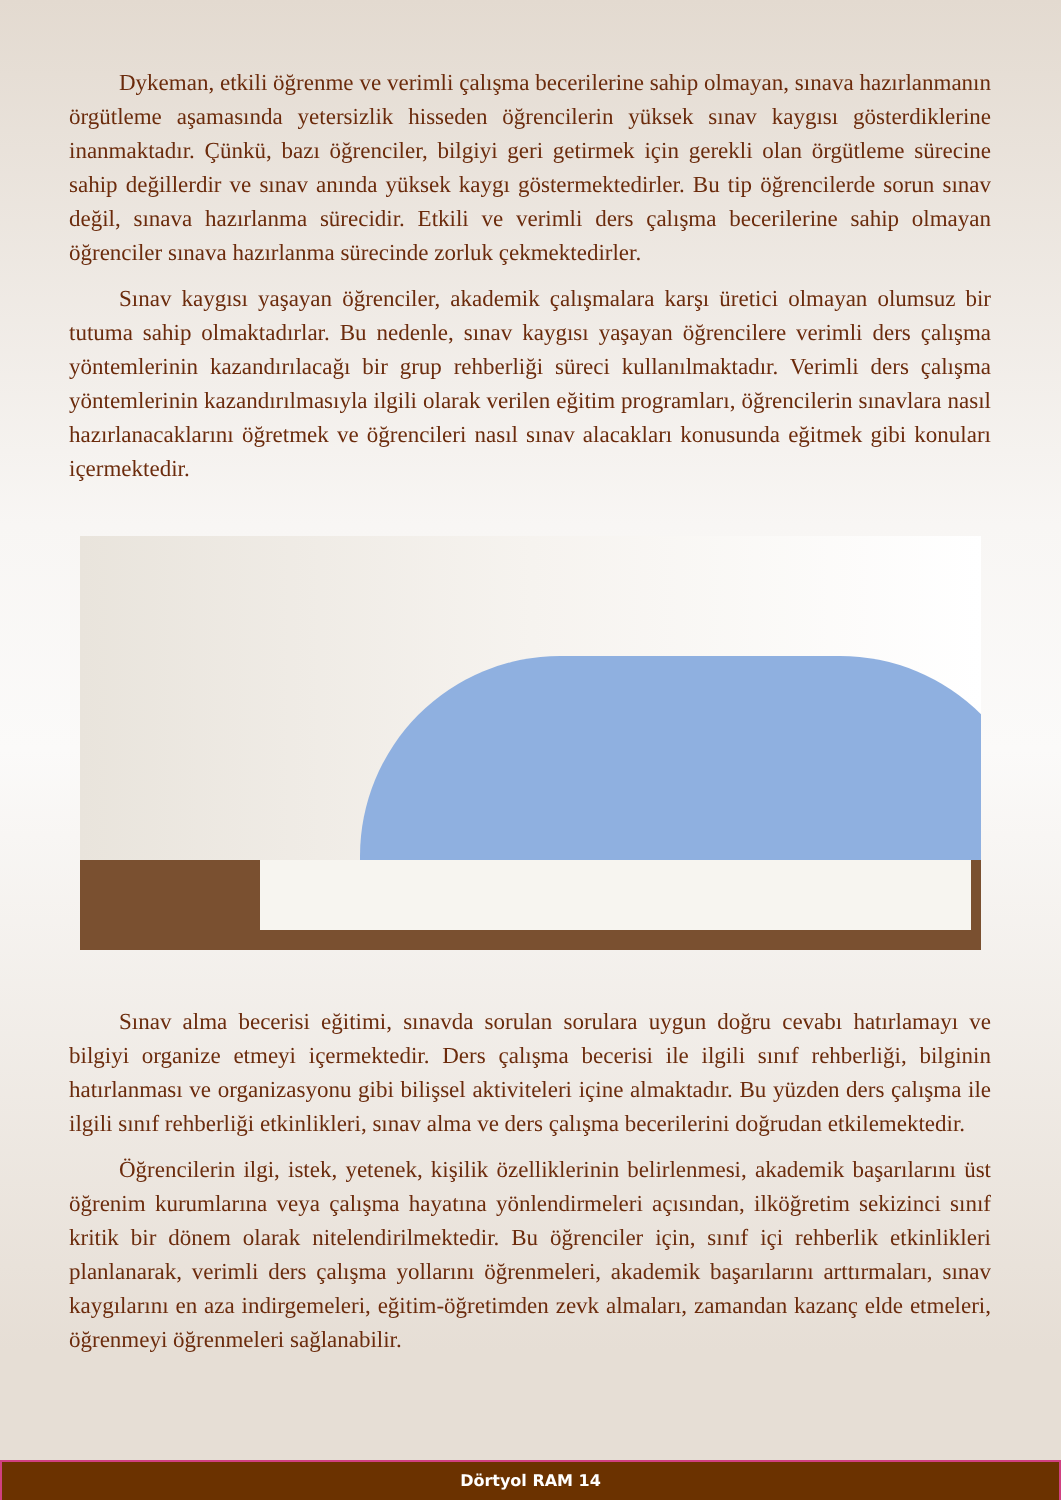Dykeman, etkili öğrenme ve verimli çalışma becerilerine sahip olmayan, sınava hazırlanmanın örgütleme aşamasında yetersizlik hisseden öğrencilerin yüksek sınav kaygısı gösterdiklerine inanmaktadır. Çünkü, bazı öğrenciler, bilgiyi geri getirmek için gerekli olan örgütleme sürecine sahip değillerdir ve sınav anında yüksek kaygı göstermektedirler. Bu tip öğrencilerde sorun sınav değil, sınava hazırlanma sürecidir. Etkili ve verimli ders çalışma becerilerine sahip olmayan öğrenciler sınava hazırlanma sürecinde zorluk çekmektedirler.
Sınav kaygısı yaşayan öğrenciler, akademik çalışmalara karşı üretici olmayan olumsuz bir tutuma sahip olmaktadırlar. Bu nedenle, sınav kaygısı yaşayan öğrencilere verimli ders çalışma yöntemlerinin kazandırılacağı bir grup rehberliği süreci kullanılmaktadır. Verimli ders çalışma yöntemlerinin kazandırılmasıyla ilgili olarak verilen eğitim programları, öğrencilerin sınavlara nasıl hazırlanacaklarını öğretmek ve öğrencileri nasıl sınav alacakları konusunda eğitmek gibi konuları içermektedir.
Sınav alma becerisi eğitimi, sınavda sorulan sorulara uygun doğru cevabı hatırlamayı ve bilgiyi organize etmeyi içermektedir. Ders çalışma becerisi ile ilgili sınıf rehberliği, bilginin hatırlanması ve organizasyonu gibi bilişsel aktiviteleri içine almaktadır. Bu yüzden ders çalışma ile ilgili sınıf rehberliği etkinlikleri, sınav alma ve ders çalışma becerilerini doğrudan etkilemektedir.
Öğrencilerin ilgi, istek, yetenek, kişilik özelliklerinin belirlenmesi, akademik başarılarını üst öğrenim kurumlarına veya çalışma hayatına yönlendirmeleri açısından, ilköğretim sekizinci sınıf kritik bir dönem olarak nitelendirilmektedir. Bu öğrenciler için, sınıf içi rehberlik etkinlikleri planlanarak, verimli ders çalışma yollarını öğrenmeleri, akademik başarılarını arttırmaları, sınav kaygılarını en aza indirgemeleri, eğitim-öğretimden zevk almaları, zamandan kazanç elde etmeleri, öğrenmeyi öğrenmeleri sağlanabilir.
Dörtyol RAM 14